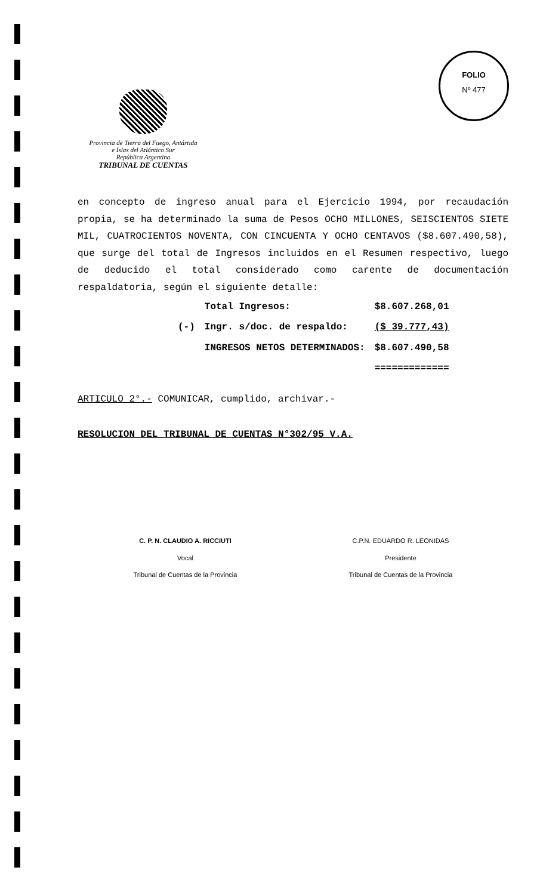Provincia de Tierra del Fuego, Antártida
e Islas del Atlántico Sur
República Argentina
TRIBUNAL DE CUENTAS
FOLIO
Nº 477
en concepto de ingreso anual para el Ejercicio 1994, por recaudación propia, se ha determinado la suma de Pesos OCHO MILLONES, SEISCIENTOS SIETE MIL, CUATROCIENTOS NOVENTA, CON CINCUENTA Y OCHO CENTAVOS ($8.607.490,58), que surge del total de Ingresos incluidos en el Resumen respectivo, luego de deducido el total considerado como carente de documentación respaldatoria, según el siguiente detalle:
| | Total Ingresos: | $8.607.268,01 |
| (-) | Ingr. s/doc. de respaldo: | ($ 39.777,43) |
| | INGRESOS NETOS DETERMINADOS: | $8.607.490,58 |
| | | ============= |
ARTICULO 2°.- COMUNICAR, cumplido, archivar.-
RESOLUCION DEL TRIBUNAL DE CUENTAS N°302/95 V.A.
C. P. N. CLAUDIO A. RICCIUTI
Vocal
Tribunal de Cuentas de la Provincia
C.P.N. EDUARDO R. LEONIDAS
Presidente
Tribunal de Cuentas de la Provincia